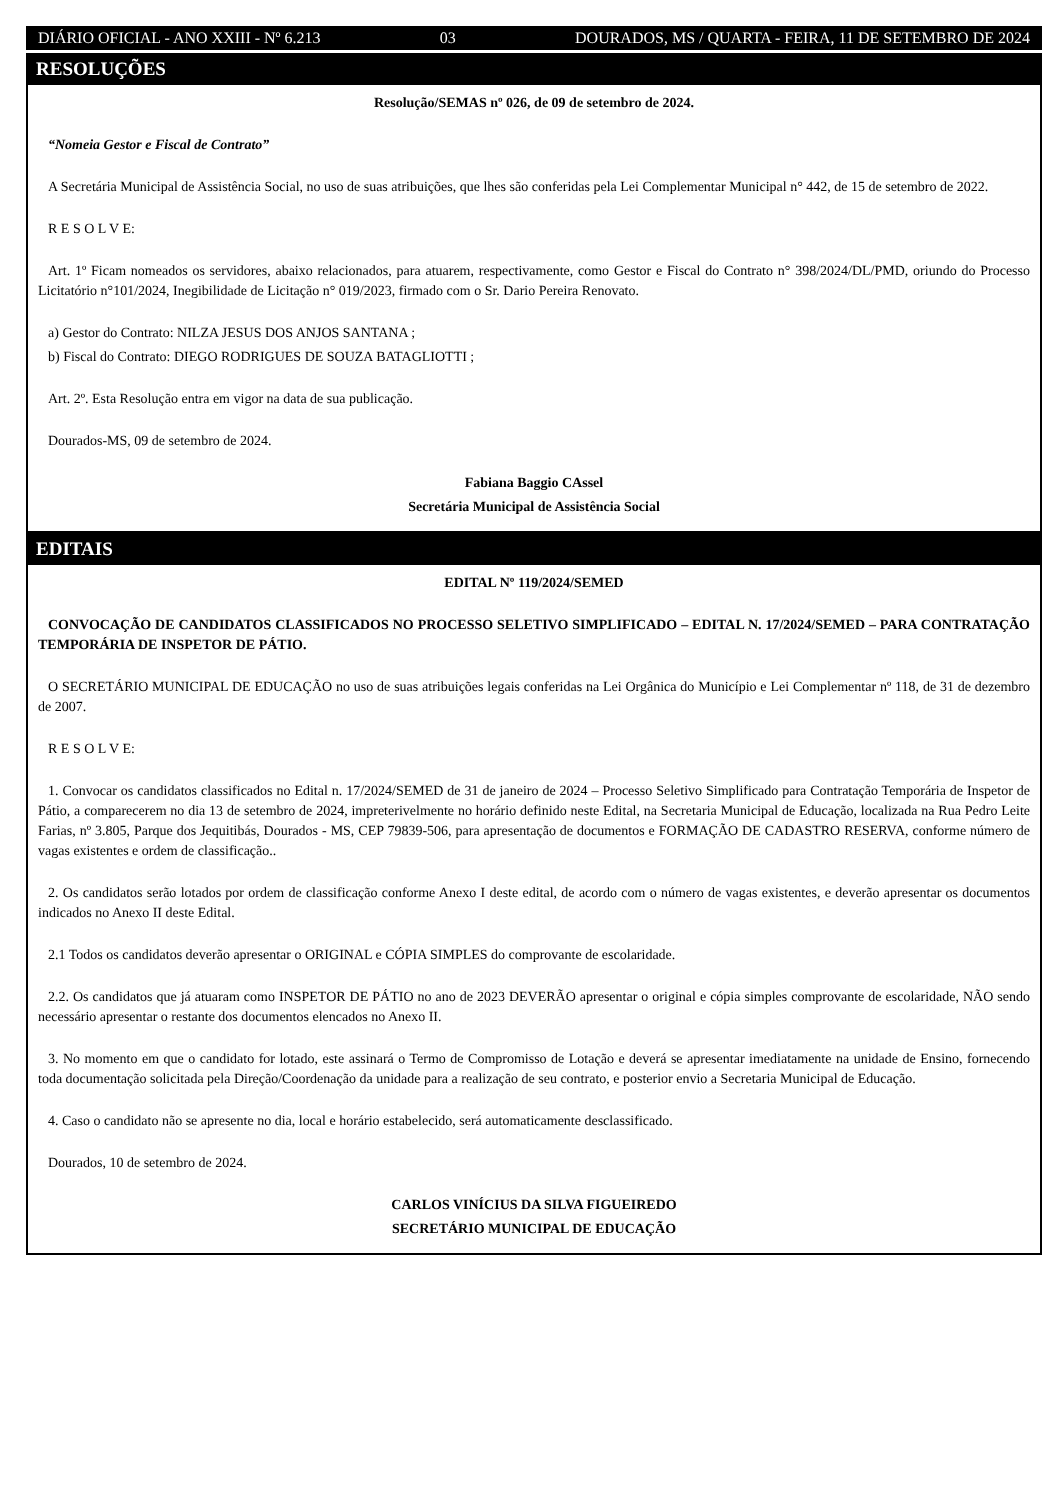DIÁRIO OFICIAL - ANO XXIII - Nº 6.213 03 DOURADOS, MS / QUARTA - FEIRA, 11 DE SETEMBRO DE 2024
RESOLUÇÕES
Resolução/SEMAS nº 026, de 09 de setembro de 2024.
“Nomeia Gestor e Fiscal de Contrato”
A Secretária Municipal de Assistência Social, no uso de suas atribuições, que lhes são conferidas pela Lei Complementar Municipal n° 442, de 15 de setembro de 2022.
R E S O L V E:
Art. 1º Ficam nomeados os servidores, abaixo relacionados, para atuarem, respectivamente, como Gestor e Fiscal do Contrato n° 398/2024/DL/PMD, oriundo do Processo Licitatório n°101/2024, Inegibilidade de Licitação n° 019/2023, firmado com o Sr. Dario Pereira Renovato.
a) Gestor do Contrato: NILZA JESUS DOS ANJOS SANTANA ;
b) Fiscal do Contrato: DIEGO RODRIGUES DE SOUZA BATAGLIOTTI ;
Art. 2º. Esta Resolução entra em vigor na data de sua publicação.
Dourados-MS, 09 de setembro de 2024.
Fabiana Baggio CAssel
Secretária Municipal de Assistência Social
EDITAIS
EDITAL Nº 119/2024/SEMED
CONVOCAÇÃO DE CANDIDATOS CLASSIFICADOS NO PROCESSO SELETIVO SIMPLIFICADO – EDITAL N. 17/2024/SEMED – PARA CONTRATAÇÃO TEMPORÁRIA DE INSPETOR DE PÁTIO.
O SECRETÁRIO MUNICIPAL DE EDUCAÇÃO no uso de suas atribuições legais conferidas na Lei Orgânica do Município e Lei Complementar nº 118, de 31 de dezembro de 2007.
R E S O L V E:
1. Convocar os candidatos classificados no Edital n. 17/2024/SEMED de 31 de janeiro de 2024 – Processo Seletivo Simplificado para Contratação Temporária de Inspetor de Pátio, a comparecerem no dia 13 de setembro de 2024, impreterivelmente no horário definido neste Edital, na Secretaria Municipal de Educação, localizada na Rua Pedro Leite Farias, nº 3.805, Parque dos Jequitibás, Dourados - MS, CEP 79839-506, para apresentação de documentos e FORMAÇÃO DE CADASTRO RESERVA, conforme número de vagas existentes e ordem de classificação..
2. Os candidatos serão lotados por ordem de classificação conforme Anexo I deste edital, de acordo com o número de vagas existentes, e deverão apresentar os documentos indicados no Anexo II deste Edital.
2.1 Todos os candidatos deverão apresentar o ORIGINAL e CÓPIA SIMPLES do comprovante de escolaridade.
2.2. Os candidatos que já atuaram como INSPETOR DE PÁTIO no ano de 2023 DEVERÃO apresentar o original e cópia simples comprovante de escolaridade, NÃO sendo necessário apresentar o restante dos documentos elencados no Anexo II.
3. No momento em que o candidato for lotado, este assinará o Termo de Compromisso de Lotação e deverá se apresentar imediatamente na unidade de Ensino, fornecendo toda documentação solicitada pela Direção/Coordenação da unidade para a realização de seu contrato, e posterior envio a Secretaria Municipal de Educação.
4. Caso o candidato não se apresente no dia, local e horário estabelecido, será automaticamente desclassificado.
Dourados, 10 de setembro de 2024.
CARLOS VINÍCIUS DA SILVA FIGUEIREDO
SECRETÁRIO MUNICIPAL DE EDUCAÇÃO